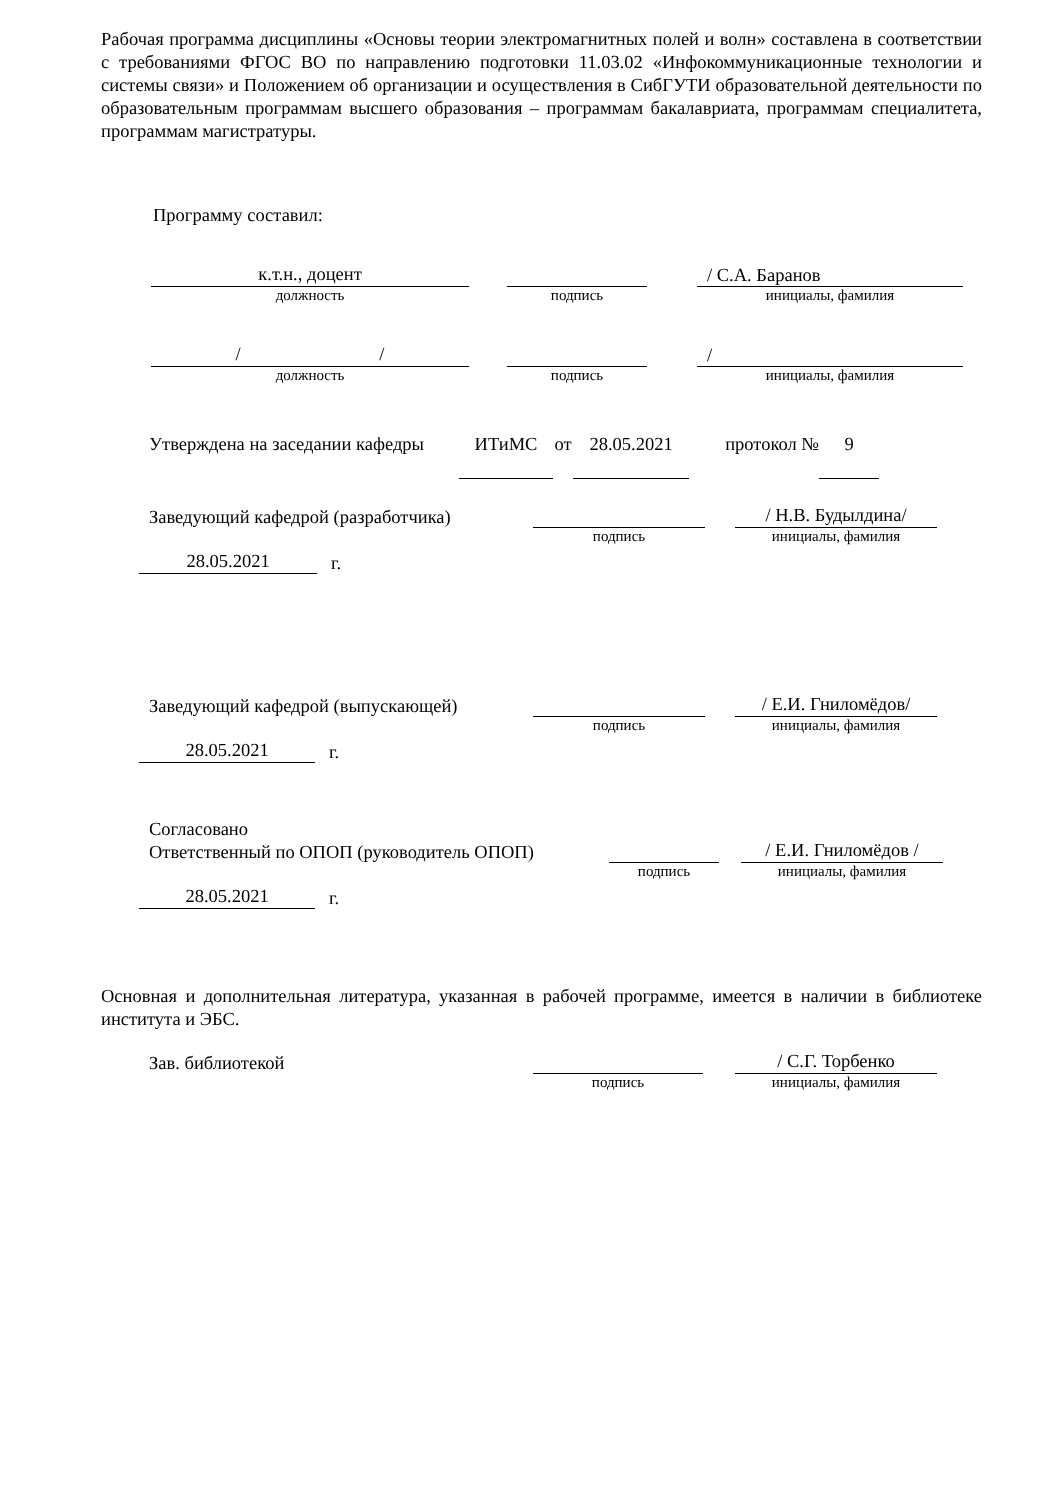Рабочая программа дисциплины «Основы теории электромагнитных полей и волн» составлена в соответствии с требованиями ФГОС ВО по направлению подготовки 11.03.02 «Инфокоммуникационные технологии и системы связи» и Положением об организации и осуществления в СибГУТИ образовательной деятельности по образовательным программам высшего образования – программам бакалавриата, программам специалитета, программам магистратуры.
Программу составил:
к.т.н., доцент
/ С.А. Баранов
должность подпись инициалы, фамилия
/ /
/
должность подпись инициалы, фамилия
Утверждена на заседании кафедры
ИТиМС
от
28.05.2021
протокол №
9
Заведующий кафедрой (разработчика)
/ Н.В. Будылдина/
подпись инициалы, фамилия
28.05.2021
г.
Заведующий кафедрой (выпускающей)
/ Е.И. Гниломёдов/
подпись инициалы, фамилия
28.05.2021
г.
Согласовано
Ответственный по ОПОП (руководитель ОПОП)
/ Е.И. Гниломёдов /
подпись инициалы, фамилия
28.05.2021
г.
Основная и дополнительная литература, указанная в рабочей программе, имеется в наличии в библиотеке института и ЭБС.
Зав. библиотекой
/ С.Г. Торбенко
подпись инициалы, фамилия